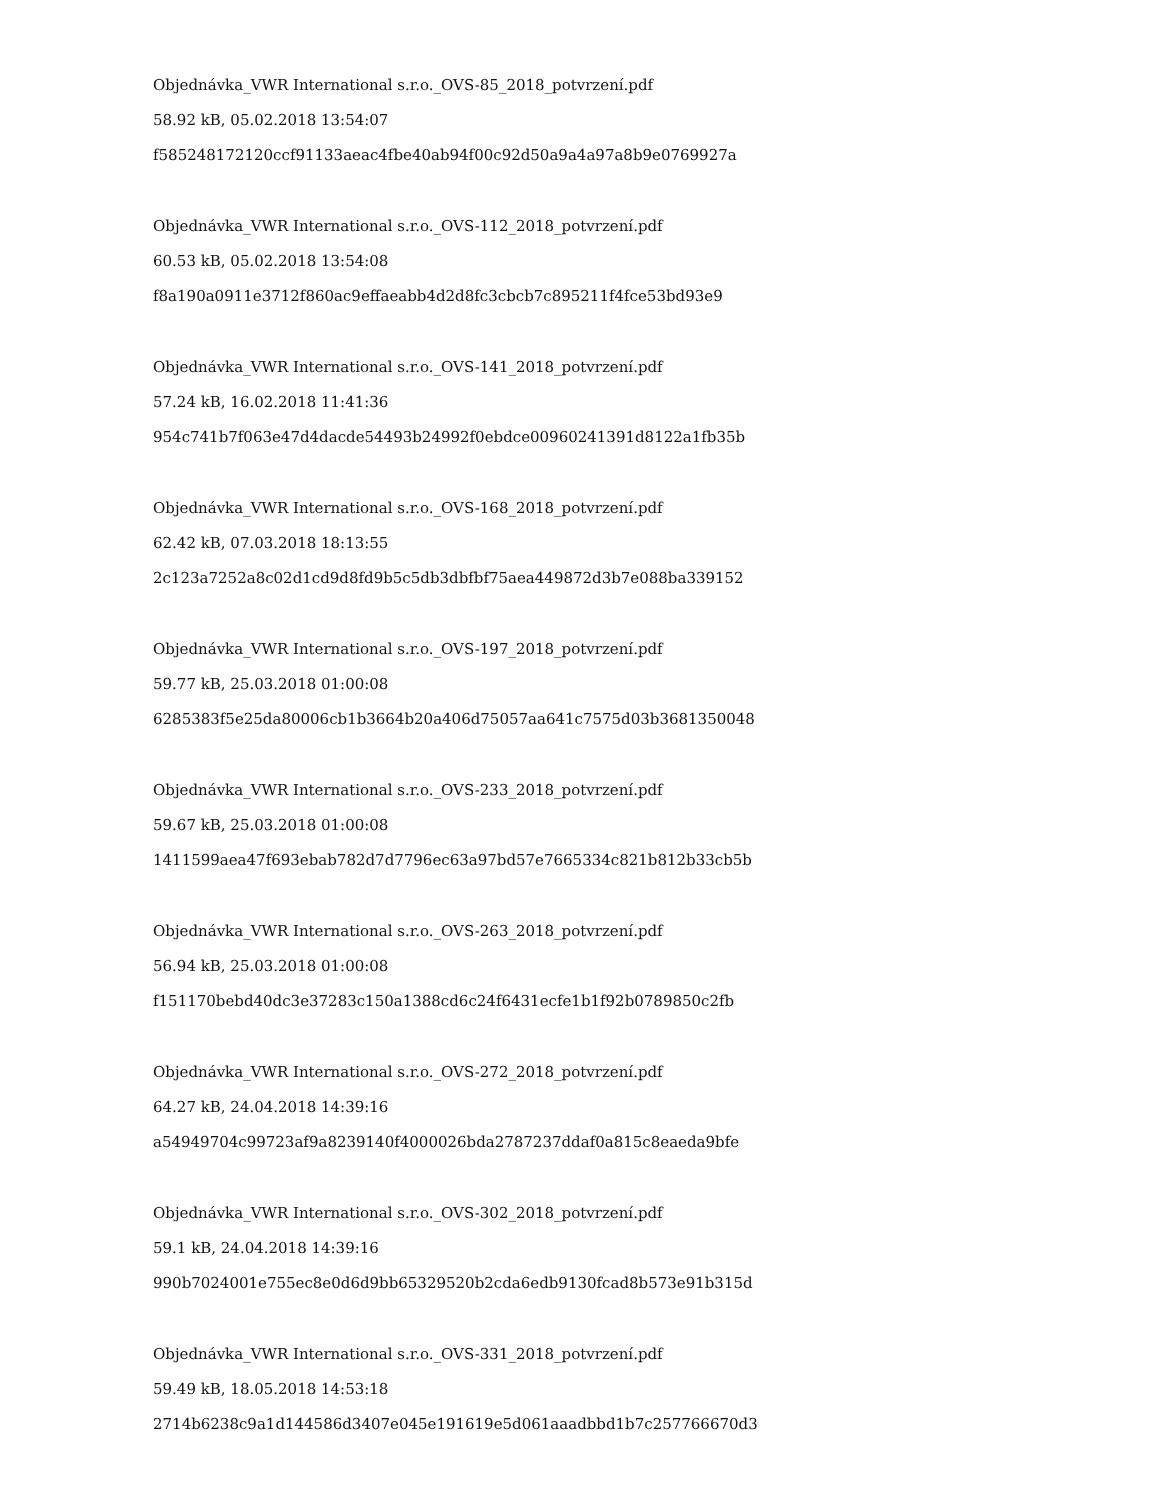Objednávka_VWR International s.r.o._OVS-85_2018_potvrzení.pdf
58.92 kB, 05.02.2018 13:54:07
f585248172120ccf91133aeac4fbe40ab94f00c92d50a9a4a97a8b9e0769927a
Objednávka_VWR International s.r.o._OVS-112_2018_potvrzení.pdf
60.53 kB, 05.02.2018 13:54:08
f8a190a0911e3712f860ac9effaeabb4d2d8fc3cbcb7c895211f4fce53bd93e9
Objednávka_VWR International s.r.o._OVS-141_2018_potvrzení.pdf
57.24 kB, 16.02.2018 11:41:36
954c741b7f063e47d4dacde54493b24992f0ebdce00960241391d8122a1fb35b
Objednávka_VWR International s.r.o._OVS-168_2018_potvrzení.pdf
62.42 kB, 07.03.2018 18:13:55
2c123a7252a8c02d1cd9d8fd9b5c5db3dbfbf75aea449872d3b7e088ba339152
Objednávka_VWR International s.r.o._OVS-197_2018_potvrzení.pdf
59.77 kB, 25.03.2018 01:00:08
6285383f5e25da80006cb1b3664b20a406d75057aa641c7575d03b3681350048
Objednávka_VWR International s.r.o._OVS-233_2018_potvrzení.pdf
59.67 kB, 25.03.2018 01:00:08
1411599aea47f693ebab782d7d7796ec63a97bd57e7665334c821b812b33cb5b
Objednávka_VWR International s.r.o._OVS-263_2018_potvrzení.pdf
56.94 kB, 25.03.2018 01:00:08
f151170bebd40dc3e37283c150a1388cd6c24f6431ecfe1b1f92b0789850c2fb
Objednávka_VWR International s.r.o._OVS-272_2018_potvrzení.pdf
64.27 kB, 24.04.2018 14:39:16
a54949704c99723af9a8239140f4000026bda2787237ddaf0a815c8eaeda9bfe
Objednávka_VWR International s.r.o._OVS-302_2018_potvrzení.pdf
59.1 kB, 24.04.2018 14:39:16
990b7024001e755ec8e0d6d9bb65329520b2cda6edb9130fcad8b573e91b315d
Objednávka_VWR International s.r.o._OVS-331_2018_potvrzení.pdf
59.49 kB, 18.05.2018 14:53:18
2714b6238c9a1d144586d3407e045e191619e5d061aaadbbd1b7c257766670d3